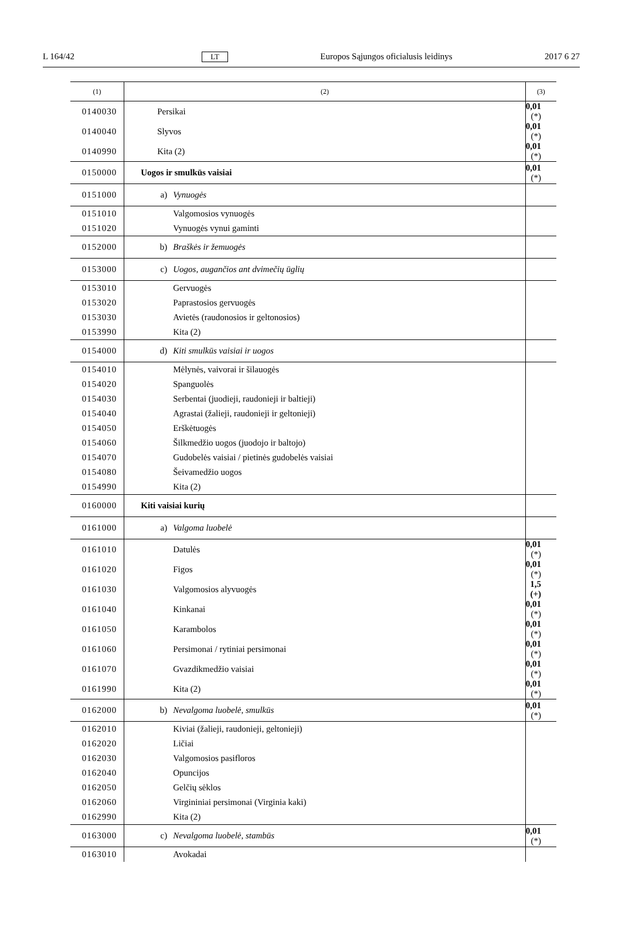L 164/42 LT Europos Sąjungos oficialusis leidinys 2017 6 27
| (1) | (2) | (3) |
| --- | --- | --- |
| 0140030 | Persikai | 0,01 (*) |
| 0140040 | Slyvos | 0,01 (*) |
| 0140990 | Kita (2) | 0,01 (*) |
| 0150000 | Uogos ir smulkūs vaisiai | 0,01 (*) |
| 0151000 | a) Vynuogės | |
| 0151010 | Valgomosios vynuogės | |
| 0151020 | Vynuogės vynui gaminti | |
| 0152000 | b) Braškės ir žemuogės | |
| 0153000 | c) Uogos, augančios ant dvimečių ūglių | |
| 0153010 | Gervuogės | |
| 0153020 | Paprastosios gervuogės | |
| 0153030 | Avietės (raudonosios ir geltonosios) | |
| 0153990 | Kita (2) | |
| 0154000 | d) Kiti smulkūs vaisiai ir uogos | |
| 0154010 | Mėlynės, vaivorai ir šilauogės | |
| 0154020 | Spanguolės | |
| 0154030 | Serbentai (juodieji, raudonieji ir baltieji) | |
| 0154040 | Agrastai (žalieji, raudonieji ir geltonieji) | |
| 0154050 | Erškėtuogės | |
| 0154060 | Šilkmedžio uogos (juodojo ir baltojo) | |
| 0154070 | Gudobelės vaisiai / pietinės gudobelės vaisiai | |
| 0154080 | Šeivamedžio uogos | |
| 0154990 | Kita (2) | |
| 0160000 | Kiti vaisiai kurių | |
| 0161000 | a) Valgoma luobelė | |
| 0161010 | Datulės | 0,01 (*) |
| 0161020 | Figos | 0,01 (*) |
| 0161030 | Valgomosios alyvuogės | 1,5 (+) |
| 0161040 | Kinkanai | 0,01 (*) |
| 0161050 | Karambolos | 0,01 (*) |
| 0161060 | Persimonai / rytiniai persimonai | 0,01 (*) |
| 0161070 | Gvazdikmedžio vaisiai | 0,01 (*) |
| 0161990 | Kita (2) | 0,01 (*) |
| 0162000 | b) Nevalgoma luobelė, smulkūs | 0,01 (*) |
| 0162010 | Kiviai (žalieji, raudonieji, geltonieji) | |
| 0162020 | Ličiai | |
| 0162030 | Valgomosios pasifloros | |
| 0162040 | Opuncijos | |
| 0162050 | Gelčių sėklos | |
| 0162060 | Virgininiai persimonai (Virginia kaki) | |
| 0162990 | Kita (2) | |
| 0163000 | c) Nevalgoma luobelė, stambūs | 0,01 (*) |
| 0163010 | Avokadai | |